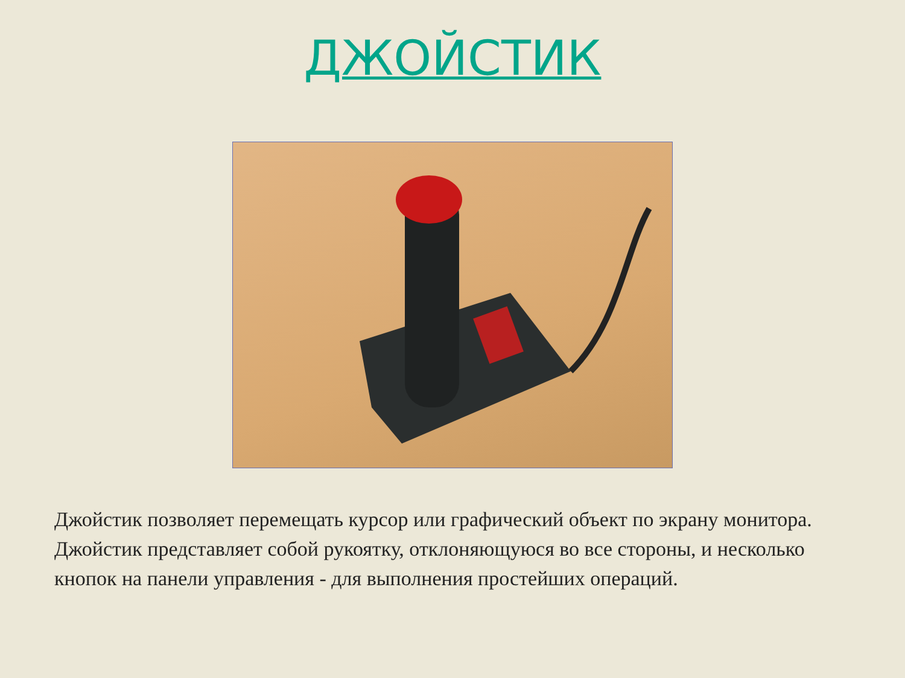ДЖОЙСТИК
Джойстик позволяет перемещать курсор или графический объект по экрану монитора. Джойстик представляет собой рукоятку, отклоняющуюся во все стороны, и несколько кнопок на панели управления - для выполнения простейших операций.